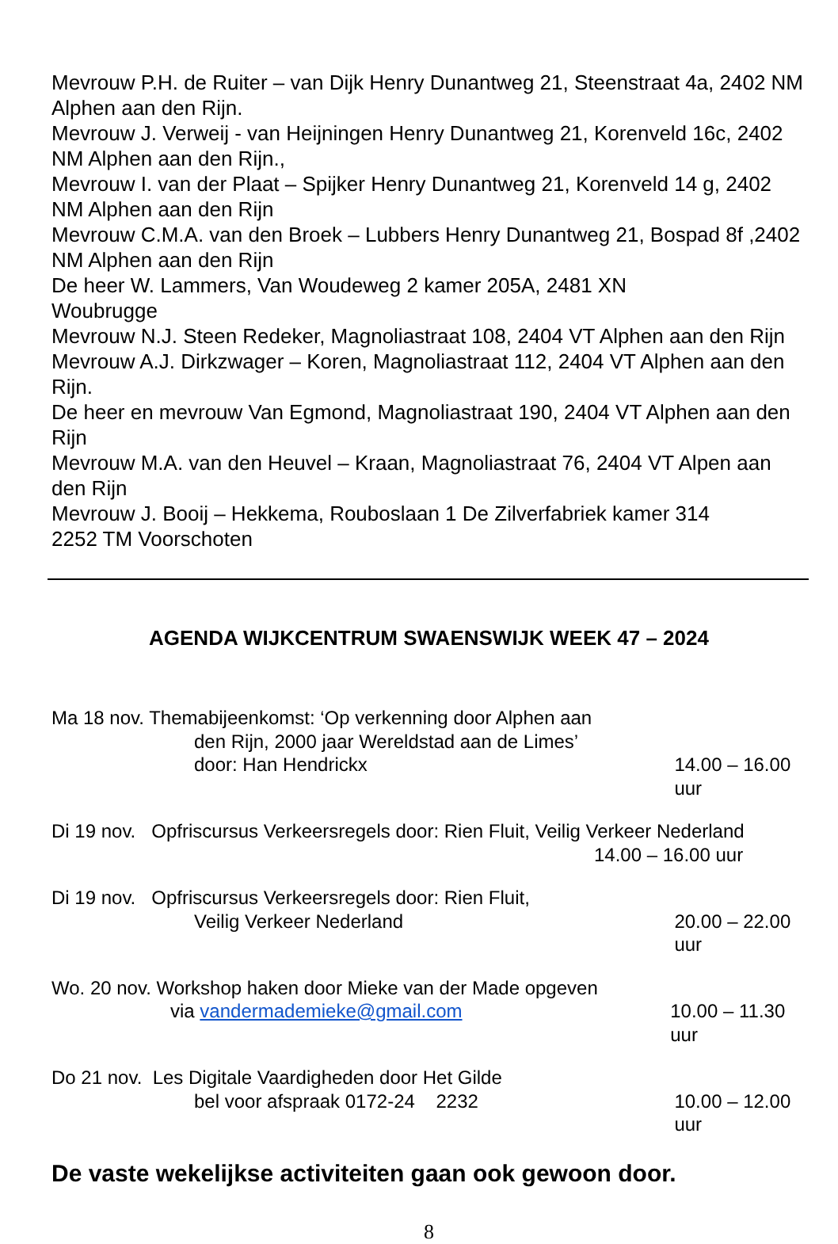Mevrouw P.H. de Ruiter – van Dijk Henry Dunantweg 21, Steenstraat 4a, 2402 NM Alphen aan den Rijn.
Mevrouw J. Verweij - van Heijningen Henry Dunantweg 21, Korenveld 16c, 2402 NM Alphen aan den Rijn.,
Mevrouw I. van der Plaat – Spijker Henry Dunantweg 21, Korenveld 14 g, 2402 NM Alphen aan den Rijn
Mevrouw C.M.A. van den Broek – Lubbers Henry Dunantweg 21, Bospad 8f ,2402 NM Alphen aan den Rijn
De heer W. Lammers, Van Woudeweg 2 kamer 205A, 2481 XN
Woubrugge
Mevrouw N.J. Steen Redeker, Magnoliastraat 108, 2404 VT Alphen aan den Rijn
Mevrouw A.J. Dirkzwager – Koren, Magnoliastraat 112, 2404 VT Alphen aan den Rijn.
De heer en mevrouw Van Egmond, Magnoliastraat 190, 2404 VT Alphen aan den Rijn
Mevrouw M.A. van den Heuvel – Kraan, Magnoliastraat 76, 2404 VT Alpen aan den Rijn
Mevrouw J. Booij – Hekkema, Rouboslaan 1 De Zilverfabriek kamer 314
2252 TM Voorschoten
AGENDA WIJKCENTRUM SWAENSWIJK WEEK 47 – 2024
Ma 18 nov. Themabijeenkomst: ‘Op verkenning door Alphen aan
den Rijn, 2000 jaar Wereldstad aan de Limes’
door: Han Hendrickx 14.00 – 16.00 uur
Di 19 nov. Opfriscursus Verkeersregels door: Rien Fluit, Veilig Verkeer Nederland
14.00 – 16.00 uur
Di 19 nov. Opfriscursus Verkeersregels door: Rien Fluit,
Veilig Verkeer Nederland 20.00 – 22.00 uur
Wo. 20 nov. Workshop haken door Mieke van der Made opgeven
via vandermademieke@gmail.com 10.00 – 11.30 uur
Do 21 nov. Les Digitale Vaardigheden door Het Gilde
bel voor afspraak 0172-24 2232 10.00 – 12.00 uur
De vaste wekelijkse activiteiten gaan ook gewoon door.
8